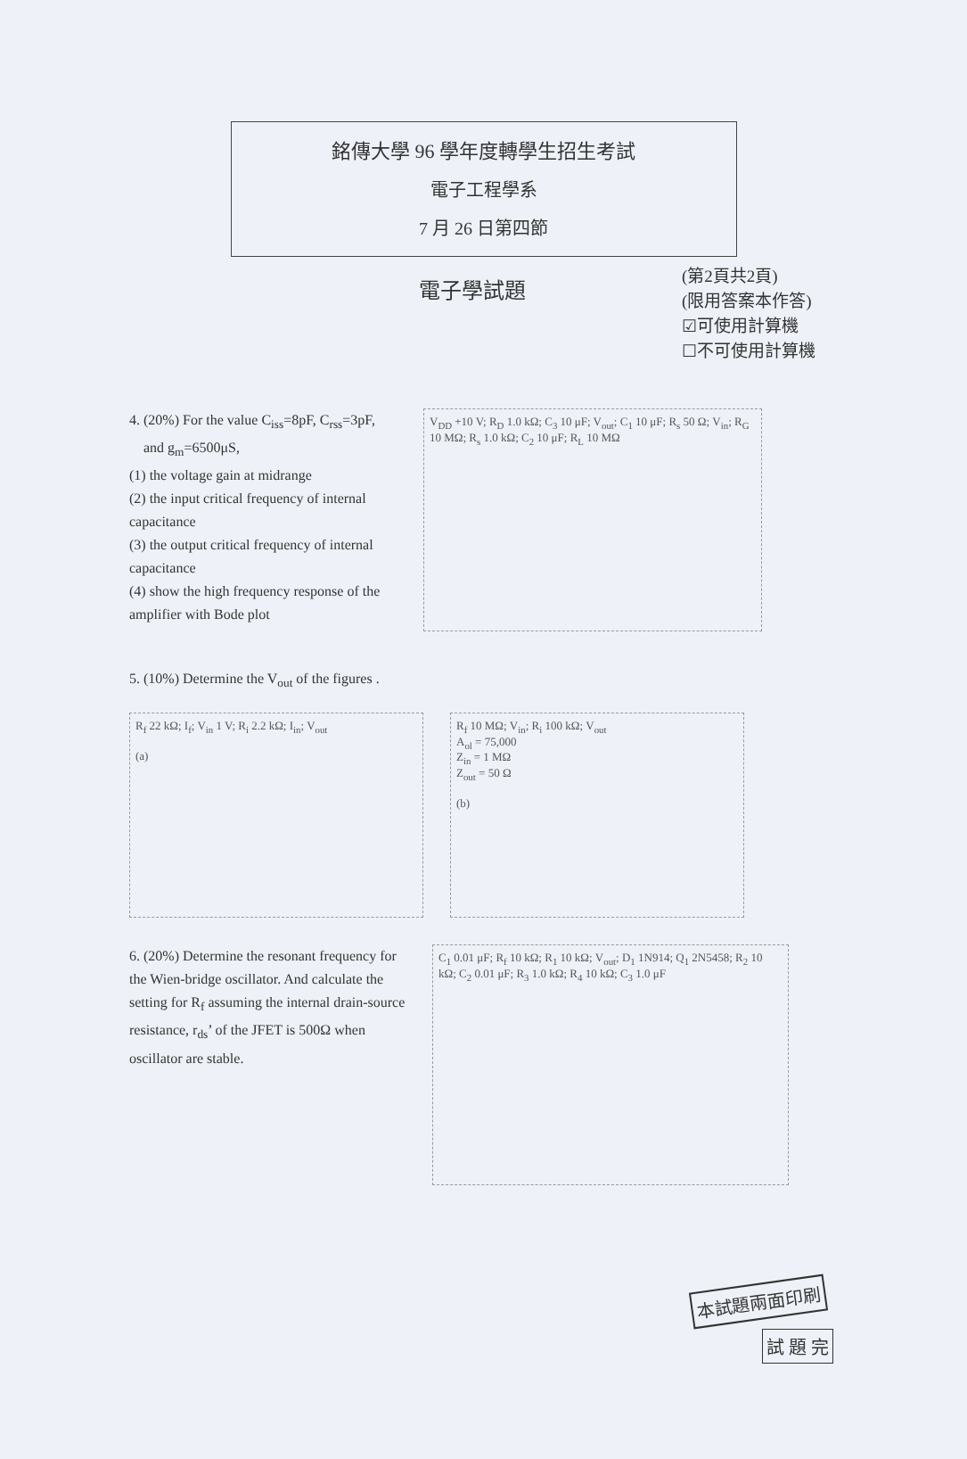銘傳大學 96 學年度轉學生招生考試
電子工程學系
7 月 26 日第四節
電子學試題
(第2頁共2頁)
(限用答案本作答)
☑可使用計算機
☐不可使用計算機
4. (20%) For the value C<sub>iss</sub>=8pF, C<sub>rss</sub>=3pF,
and g<sub>m</sub>=6500μS,
(1) the voltage gain at midrange
(2) the input critical frequency of internal capacitance
(3) the output critical frequency of internal capacitance
(4) show the high frequency response of the amplifier with Bode plot
V<sub>DD</sub> +10 V; R<sub>D</sub> 1.0 kΩ; C<sub>3</sub> 10 μF; V<sub>out</sub>; C<sub>1</sub> 10 μF; R<sub>s</sub> 50 Ω; V<sub>in</sub>; R<sub>G</sub> 10 MΩ; R<sub>s</sub> 1.0 kΩ; C<sub>2</sub> 10 μF; R<sub>L</sub> 10 MΩ
5. (10%) Determine the V<sub>out</sub> of the figures .
R<sub>f</sub> 22 kΩ; I<sub>f</sub>; V<sub>in</sub> 1 V; R<sub>i</sub> 2.2 kΩ; I<sub>in</sub>; V<sub>out</sub>
(a)
R<sub>f</sub> 10 MΩ; V<sub>in</sub>; R<sub>i</sub> 100 kΩ; V<sub>out</sub>
A<sub>ol</sub> = 75,000
Z<sub>in</sub> = 1 MΩ
Z<sub>out</sub> = 50 Ω
(b)
6. (20%) Determine the resonant frequency for the Wien-bridge oscillator. And calculate the setting for R<sub>f</sub> assuming the internal drain-source resistance, r<sub>ds</sub>’ of the JFET is 500Ω when oscillator are stable.
C<sub>1</sub> 0.01 μF; R<sub>f</sub> 10 kΩ; R<sub>1</sub> 10 kΩ; V<sub>out</sub>; D<sub>1</sub> 1N914; Q<sub>1</sub> 2N5458; R<sub>2</sub> 10 kΩ; C<sub>2</sub> 0.01 μF; R<sub>3</sub> 1.0 kΩ; R<sub>4</sub> 10 kΩ; C<sub>3</sub> 1.0 μF
本試題兩面印刷
試 題 完